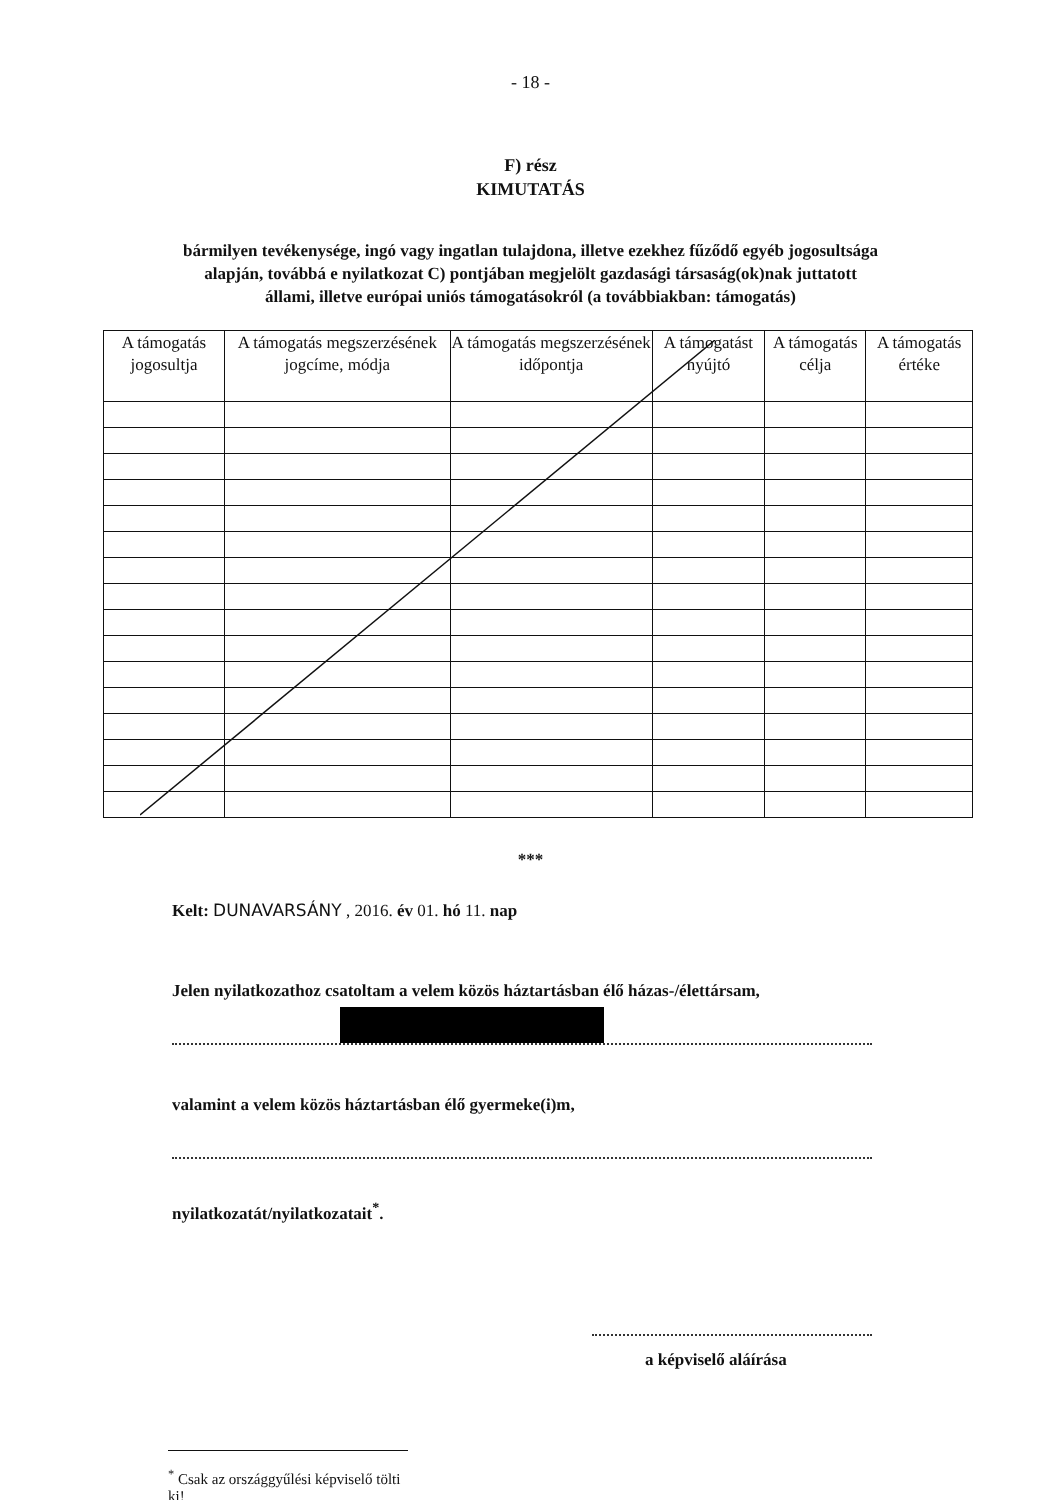- 18 -
F) rész
KIMUTATÁS
bármilyen tevékenysége, ingó vagy ingatlan tulajdona, illetve ezekhez fűződő egyéb jogosultsága alapján, továbbá e nyilatkozat C) pontjában megjelölt gazdasági társaság(ok)nak juttatott állami, illetve európai uniós támogatásokról (a továbbiakban: támogatás)
| A támogatás jogosultja | A támogatás megszerzésének jogcíme, módja | A támogatás megszerzésének időpontja | A támogatást nyújtó | A támogatás célja | A támogatás értéke |
| --- | --- | --- | --- | --- | --- |
***
Kelt: DUNAVARSÁNY , 2016. év 01. hó 11. nap
Jelen nyilatkozathoz csatoltam a velem közös háztartásban élő házas-/élettársam,
valamint a velem közös háztartásban élő gyermeke(i)m,
nyilatkozatát/nyilatkozatait<sup>*</sup>.
a képviselő aláírása
<sup>*</sup> Csak az országgyűlési képviselő tölti ki!